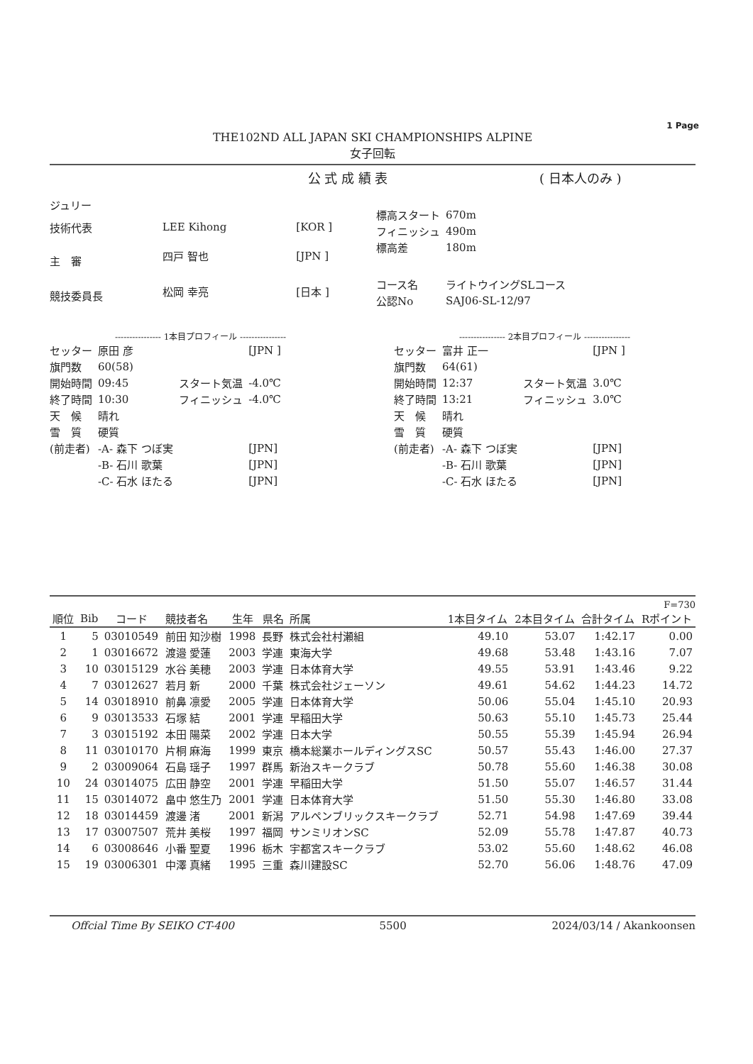1 Page
THE102ND ALL JAPAN SKI CHAMPIONSHIPS ALPINE
女子回転
公 式 成 績 表 ( 日本人のみ )
| ジュリー | | |
| 技術代表 | LEE Kihong | [KOR ] |
| 主 審 | 四戸 智也 | [JPN ] |
| 競技委員長 | 松岡 幸亮 | [日本 ] |
| 標高スタート | 670m |
| フィニッシュ | 490m |
| 標高差 | 180m |
| コース名 | ライトウイングSLコース |
| 公認No | SAJ06-SL-12/97 |
---------------- 1本目プロフィール ----------------
| セッター | 原田 彦 | | [JPN ] |
| 旗門数 | 60(58) | | |
| 開始時間 | 09:45 | スタート気温 | -4.0℃ |
| 終了時間 | 10:30 | フィニッシュ | -4.0℃ |
| 天 候 | 晴れ | | |
| 雪 質 | 硬質 | | |
| (前走者) | -A- 森下 つぼ実 | | [JPN] |
| | -B- 石川 歌葉 | | [JPN] |
| | -C- 石水 ほたる | | [JPN] |
---------------- 2本目プロフィール ----------------
| セッター | 富井 正一 | | [JPN ] |
| 旗門数 | 64(61) | | |
| 開始時間 | 12:37 | スタート気温 | 3.0℃ |
| 終了時間 | 13:21 | フィニッシュ | 3.0℃ |
| 天 候 | 晴れ | | |
| 雪 質 | 硬質 | | |
| (前走者) | -A- 森下 つぼ実 | | [JPN] |
| | -B- 石川 歌葉 | | [JPN] |
| | -C- 石水 ほたる | | [JPN] |
F=730
| 順位 | Bib | コード | 競技者名 | 生年 | 県名 | 所属 | 1本目タイム | 2本目タイム | 合計タイム | Rポイント |
| --- | --- | --- | --- | --- | --- | --- | --- | --- | --- | --- |
| 1 | 5 | 03010549 | 前田 知沙樹 | 1998 | 長野 | 株式会社村瀬組 | 49.10 | 53.07 | 1:42.17 | 0.00 |
| 2 | 1 | 03016672 | 渡邉 愛蓮 | 2003 | 学連 | 東海大学 | 49.68 | 53.48 | 1:43.16 | 7.07 |
| 3 | 10 | 03015129 | 水谷 美穂 | 2003 | 学連 | 日本体育大学 | 49.55 | 53.91 | 1:43.46 | 9.22 |
| 4 | 7 | 03012627 | 若月 新 | 2000 | 千葉 | 株式会社ジェーソン | 49.61 | 54.62 | 1:44.23 | 14.72 |
| 5 | 14 | 03018910 | 前鼻 凛愛 | 2005 | 学連 | 日本体育大学 | 50.06 | 55.04 | 1:45.10 | 20.93 |
| 6 | 9 | 03013533 | 石塚 結 | 2001 | 学連 | 早稲田大学 | 50.63 | 55.10 | 1:45.73 | 25.44 |
| 7 | 3 | 03015192 | 本田 陽菜 | 2002 | 学連 | 日本大学 | 50.55 | 55.39 | 1:45.94 | 26.94 |
| 8 | 11 | 03010170 | 片桐 麻海 | 1999 | 東京 | 橋本総業ホールディングスSC | 50.57 | 55.43 | 1:46.00 | 27.37 |
| 9 | 2 | 03009064 | 石島 瑶子 | 1997 | 群馬 | 新治スキークラブ | 50.78 | 55.60 | 1:46.38 | 30.08 |
| 10 | 24 | 03014075 | 広田 静空 | 2001 | 学連 | 早稲田大学 | 51.50 | 55.07 | 1:46.57 | 31.44 |
| 11 | 15 | 03014072 | 畠中 悠生乃 | 2001 | 学連 | 日本体育大学 | 51.50 | 55.30 | 1:46.80 | 33.08 |
| 12 | 18 | 03014459 | 渡邊 渚 | 2001 | 新潟 | アルペンブリックスキークラブ | 52.71 | 54.98 | 1:47.69 | 39.44 |
| 13 | 17 | 03007507 | 荒井 美桜 | 1997 | 福岡 | サンミリオンSC | 52.09 | 55.78 | 1:47.87 | 40.73 |
| 14 | 6 | 03008646 | 小番 聖夏 | 1996 | 栃木 | 宇都宮スキークラブ | 53.02 | 55.60 | 1:48.62 | 46.08 |
| 15 | 19 | 03006301 | 中澤 真緒 | 1995 | 三重 | 森川建設SC | 52.70 | 56.06 | 1:48.76 | 47.09 |
Offcial Time By SEIKO CT-400 5500 2024/03/14 / Akankoonsen